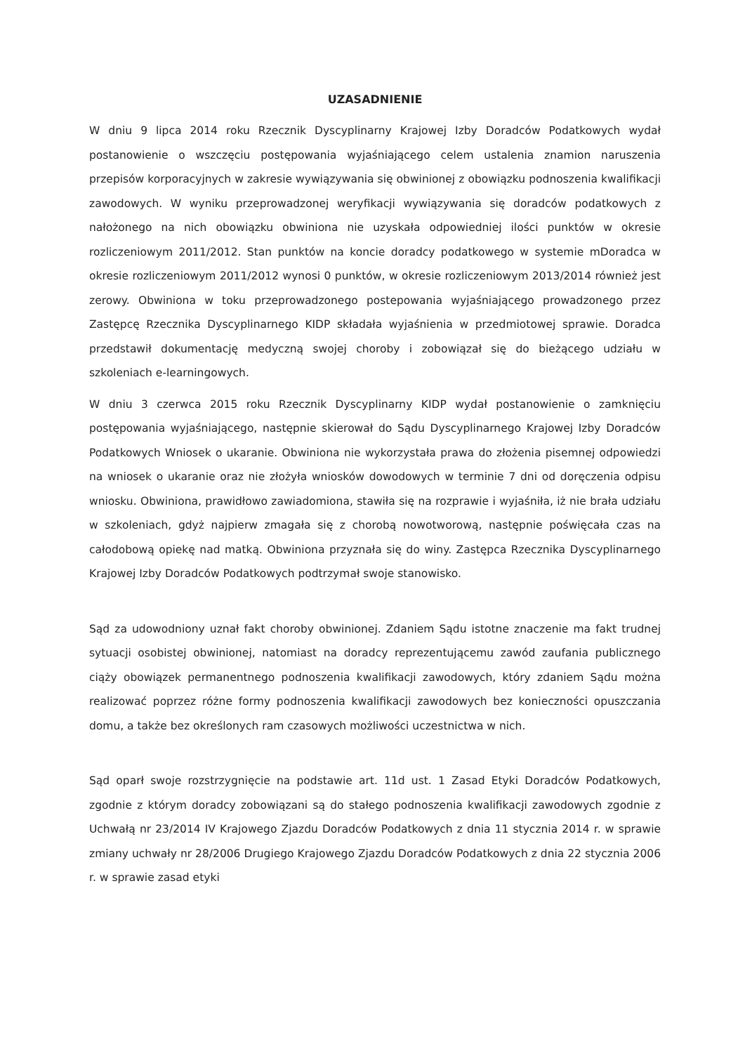UZASADNIENIE
W dniu 9 lipca 2014 roku Rzecznik Dyscyplinarny Krajowej Izby Doradców Podatkowych wydał postanowienie o wszczęciu postępowania wyjaśniającego celem ustalenia znamion naruszenia przepisów korporacyjnych w zakresie wywiązywania się obwinionej z obowiązku podnoszenia kwalifikacji zawodowych. W wyniku przeprowadzonej weryfikacji wywiązywania się doradców podatkowych z nałożonego na nich obowiązku obwiniona nie uzyskała odpowiedniej ilości punktów w okresie rozliczeniowym 2011/2012. Stan punktów na koncie doradcy podatkowego w systemie mDoradca w okresie rozliczeniowym 2011/2012 wynosi 0 punktów, w okresie rozliczeniowym 2013/2014 również jest zerowy. Obwiniona w toku przeprowadzonego postepowania wyjaśniającego prowadzonego przez Zastępcę Rzecznika Dyscyplinarnego KIDP składała wyjaśnienia w przedmiotowej sprawie. Doradca przedstawił dokumentację medyczną swojej choroby i zobowiązał się do bieżącego udziału w szkoleniach e-learningowych.
W dniu 3 czerwca 2015 roku Rzecznik Dyscyplinarny KIDP wydał postanowienie o zamknięciu postępowania wyjaśniającego, następnie skierował do Sądu Dyscyplinarnego Krajowej Izby Doradców Podatkowych Wniosek o ukaranie. Obwiniona nie wykorzystała prawa do złożenia pisemnej odpowiedzi na wniosek o ukaranie oraz nie złożyła wniosków dowodowych w terminie 7 dni od doręczenia odpisu wniosku. Obwiniona, prawidłowo zawiadomiona, stawiła się na rozprawie i wyjaśniła, iż nie brała udziału w szkoleniach, gdyż najpierw zmagała się z chorobą nowotworową, następnie poświęcała czas na całodobową opiekę nad matką. Obwiniona przyznała się do winy. Zastępca Rzecznika Dyscyplinarnego Krajowej Izby Doradców Podatkowych podtrzymał swoje stanowisko.
Sąd za udowodniony uznał fakt choroby obwinionej. Zdaniem Sądu istotne znaczenie ma fakt trudnej sytuacji osobistej obwinionej, natomiast na doradcy reprezentującemu zawód zaufania publicznego ciąży obowiązek permanentnego podnoszenia kwalifikacji zawodowych, który zdaniem Sądu można realizować poprzez różne formy podnoszenia kwalifikacji zawodowych bez konieczności opuszczania domu, a także bez określonych ram czasowych możliwości uczestnictwa w nich.
Sąd oparł swoje rozstrzygnięcie na podstawie art. 11d ust. 1 Zasad Etyki Doradców Podatkowych, zgodnie z którym doradcy zobowiązani są do stałego podnoszenia kwalifikacji zawodowych zgodnie z Uchwałą nr 23/2014 IV Krajowego Zjazdu Doradców Podatkowych z dnia 11 stycznia 2014 r. w sprawie zmiany uchwały nr 28/2006 Drugiego Krajowego Zjazdu Doradców Podatkowych z dnia 22 stycznia 2006 r. w sprawie zasad etyki